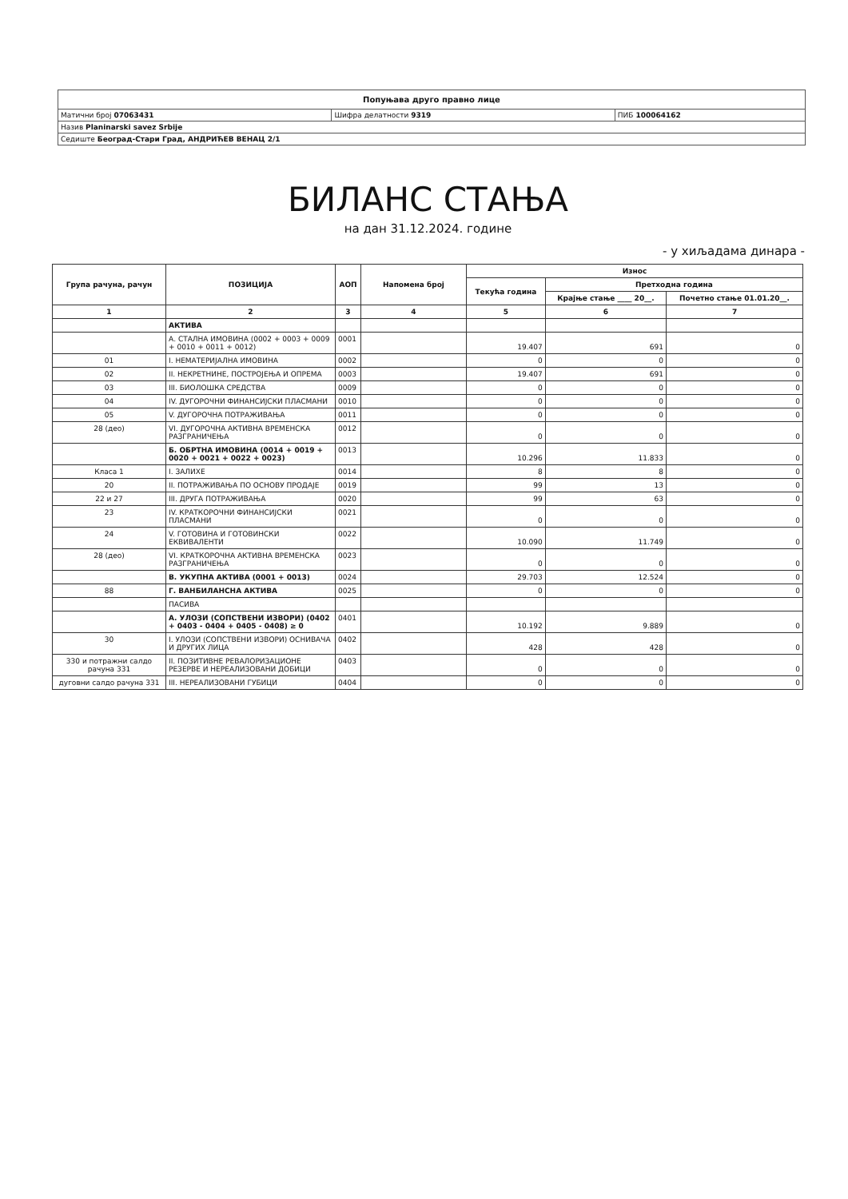| Попуњава друго правно лице | | |
| Матични број 07063431 | Шифра делатности 9319 | ПИБ 100064162 |
| Назив Planinarski savez Srbije | | |
| Седиште Београд-Стари Град, АНДРИЋЕВ ВЕНАЦ 2/1 | | |
БИЛАНС СТАЊА
на дан 31.12.2024. године
- у хиљадама динара -
| Група рачуна, рачун | ПОЗИЦИЈА | АОП | Напомена број | Износ | | |
| --- | --- | --- | --- | --- | --- | --- |
| | | | | Текућа година | Претходна година | |
| | | | | | Крајње стање ____ 20__. | Почетно стање 01.01.20__. |
| 1 | 2 | 3 | 4 | 5 | 6 | 7 |
| | АКТИВА | | | | | |
| | А. СТАЛНА ИМОВИНА (0002 + 0003 + 0009 + 0010 + 0011 + 0012) | 0001 | | 19.407 | 691 | 0 |
| 01 | I. НЕМАТЕРИЈАЛНА ИМОВИНА | 0002 | | 0 | 0 | 0 |
| 02 | II. НЕКРЕТНИНЕ, ПОСТРОЈЕЊА И ОПРЕМА | 0003 | | 19.407 | 691 | 0 |
| 03 | III. БИОЛОШКА СРЕДСТВА | 0009 | | 0 | 0 | 0 |
| 04 | IV. ДУГОРОЧНИ ФИНАНСИЈСКИ ПЛАСМАНИ | 0010 | | 0 | 0 | 0 |
| 05 | V. ДУГОРОЧНА ПОТРАЖИВАЊА | 0011 | | 0 | 0 | 0 |
| 28 (део) | VI. ДУГОРОЧНА АКТИВНА ВРЕМЕНСКА РАЗГРАНИЧЕЊА | 0012 | | 0 | 0 | 0 |
| | Б. ОБРТНА ИМОВИНА (0014 + 0019 + 0020 + 0021 + 0022 + 0023) | 0013 | | 10.296 | 11.833 | 0 |
| Класа 1 | I. ЗАЛИХЕ | 0014 | | 8 | 8 | 0 |
| 20 | II. ПОТРАЖИВАЊА ПО ОСНОВУ ПРОДАЈЕ | 0019 | | 99 | 13 | 0 |
| 22 и 27 | III. ДРУГА ПОТРАЖИВАЊА | 0020 | | 99 | 63 | 0 |
| 23 | IV. КРАТКОРОЧНИ ФИНАНСИЈСКИ ПЛАСМАНИ | 0021 | | 0 | 0 | 0 |
| 24 | V. ГОТОВИНА И ГОТОВИНСКИ ЕКВИВАЛЕНТИ | 0022 | | 10.090 | 11.749 | 0 |
| 28 (део) | VI. КРАТКОРОЧНА АКТИВНА ВРЕМЕНСКА РАЗГРАНИЧЕЊА | 0023 | | 0 | 0 | 0 |
| | В. УКУПНА АКТИВА (0001 + 0013) | 0024 | | 29.703 | 12.524 | 0 |
| 88 | Г. ВАНБИЛАНСНА АКТИВА | 0025 | | 0 | 0 | 0 |
| | ПАСИВА | | | | | |
| | А. УЛОЗИ (СОПСТВЕНИ ИЗВОРИ) (0402 + 0403 - 0404 + 0405 - 0408) ≥ 0 | 0401 | | 10.192 | 9.889 | 0 |
| 30 | I. УЛОЗИ (СОПСТВЕНИ ИЗВОРИ) ОСНИВАЧА И ДРУГИХ ЛИЦА | 0402 | | 428 | 428 | 0 |
| 330 и потражни салдо рачуна 331 | II. ПОЗИТИВНЕ РЕВАЛОРИЗАЦИОНЕ РЕЗЕРВЕ И НЕРЕАЛИЗОВАНИ ДОБИЦИ | 0403 | | 0 | 0 | 0 |
| дуговни салдо рачуна 331 | III. НЕРЕАЛИЗОВАНИ ГУБИЦИ | 0404 | | 0 | 0 | 0 |